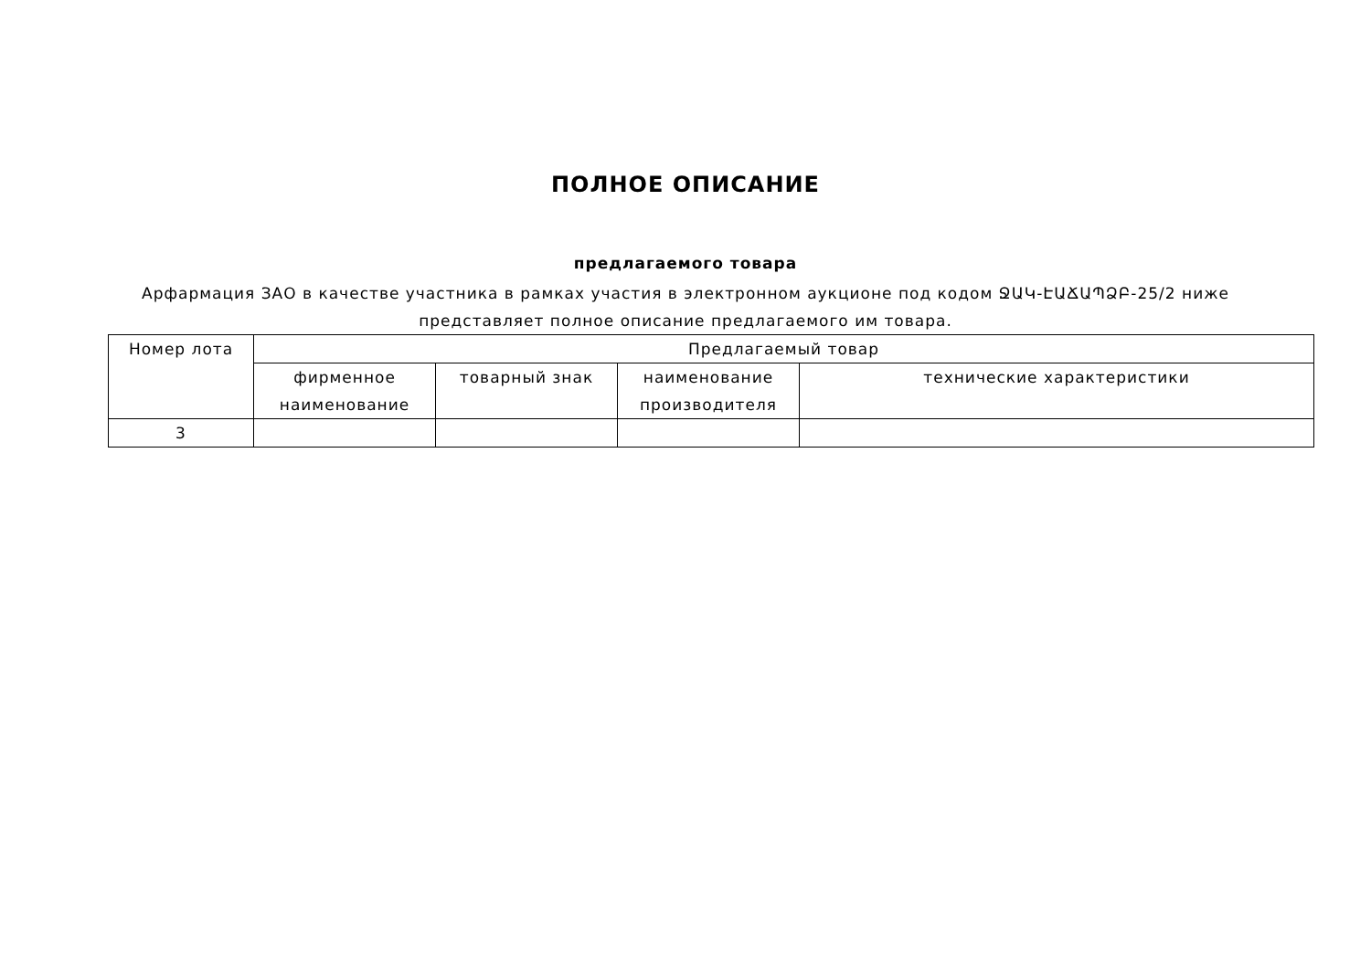ПОЛНОЕ ОПИСАНИЕ
предлагаемого товара
Арфармация ЗАО в качестве участника в рамках участия в электронном аукционе под кодом ՋԱԿ-ԷԱՃԱՊՁԲ-25/2 ниже представляет полное описание предлагаемого им товара.
| Номер лота | Предлагаемый товар | | | |
| --- | --- | --- | --- | --- |
| | фирменное наименование | товарный знак | наименование производителя | технические характеристики |
| 3 | | | | |